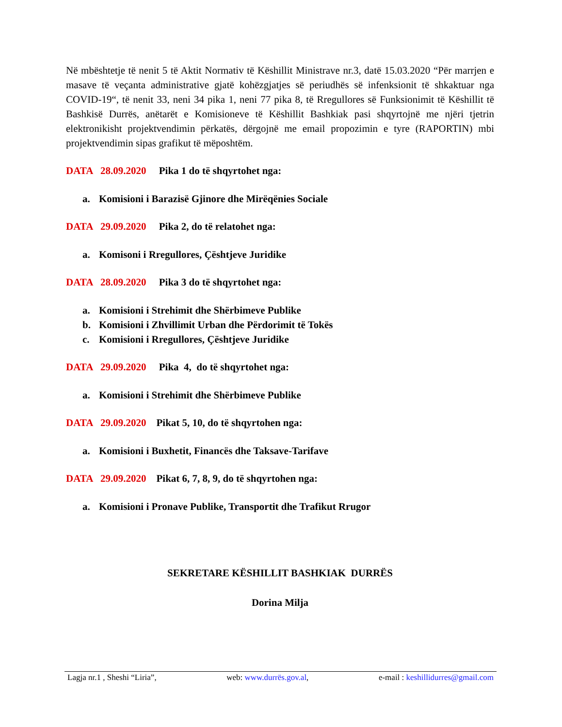Në mbështetje të nenit 5 të Aktit Normativ të Këshillit Ministrave nr.3, datë 15.03.2020 “Për marrjen e masave të veçanta administrative gjatë kohëzgjatjes së periudhës së infenksionit të shkaktuar nga COVID-19“, të nenit 33, neni 34 pika 1, neni 77 pika 8, të Rregullores së Funksionimit të Këshillit të Bashkisë Durrës, anëtarët e Komisioneve të Këshillit Bashkiak pasi shqyrtojnë me njëri tjetrin elektronikisht projektvendimin përkatës, dërgojnë me email propozimin e tyre (RAPORTIN) mbi projektvendimin sipas grafikut të mëposhtëm.
DATA 28.09.2020 Pika 1 do të shqyrtohet nga:
a. Komisioni i Barazisë Gjinore dhe Mirëqënies Sociale
DATA 29.09.2020 Pika 2, do të relatohet nga:
a. Komisoni i Rregullores, Çështjeve Juridike
DATA 28.09.2020 Pika 3 do të shqyrtohet nga:
a. Komisioni i Strehimit dhe Shërbimeve Publike
b. Komisioni i Zhvillimit Urban dhe Përdorimit të Tokës
c. Komisioni i Rregullores, Çështjeve Juridike
DATA 29.09.2020 Pika 4, do të shqyrtohet nga:
a. Komisioni i Strehimit dhe Shërbimeve Publike
DATA 29.09.2020 Pikat 5, 10, do të shqyrtohen nga:
a. Komisioni i Buxhetit, Financës dhe Taksave-Tarifave
DATA 29.09.2020 Pikat 6, 7, 8, 9, do të shqyrtohen nga:
a. Komisioni i Pronave Publike, Transportit dhe Trafikut Rrugor
SEKRETARE KËSHILLIT BASHKIAK DURRËS
Dorina Milja
Lagja nr.1 , Sheshi “Liria”, web: www.durrës.gov.al, e-mail : keshillidurres@gmail.com